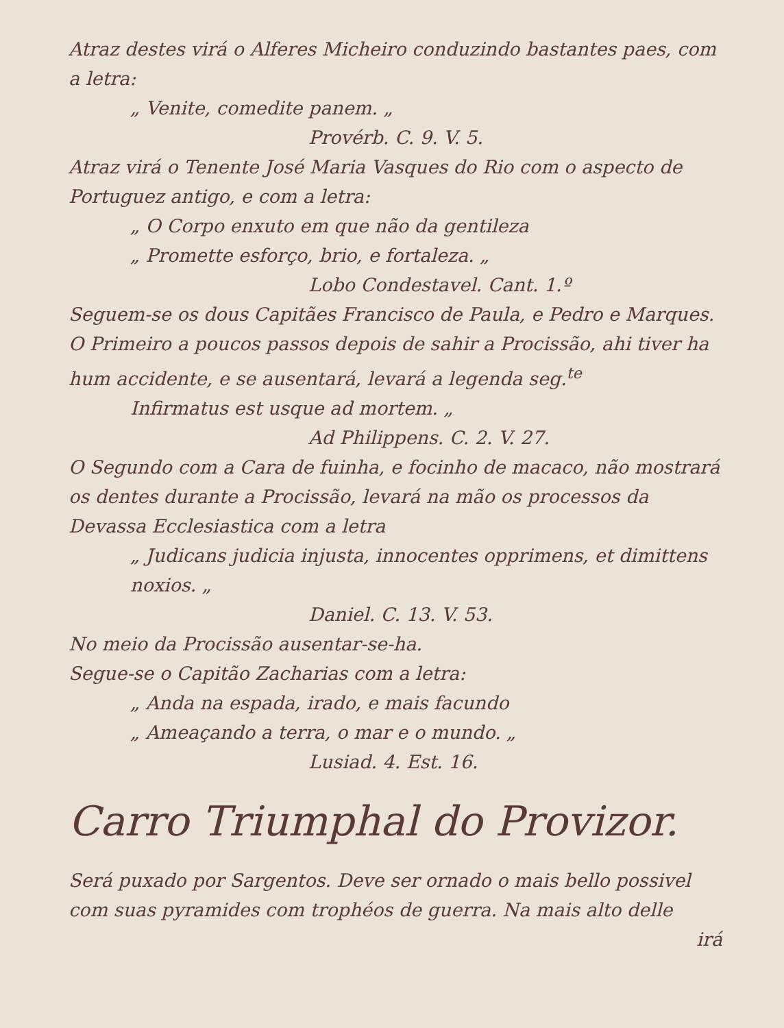Atraz destes virá o Alferes Micheiro conduzindo bastantes paes, com a letra:
„ Venite, comedite panem. „
Provérb. C. 9. V. 5.
Atraz virá o Tenente José Maria Vasques do Rio com o aspecto de Portuguez antigo, e com a letra:
„ O Corpo enxuto em que não da gentileza
„ Promette esforço, brio, e fortaleza. „
Lobo Condestavel. Cant. 1.º
Seguem-se os dous Capitães Francisco de Paula, e Pedro e Marques. O Primeiro a poucos passos depois de sahir a Procissão, ahi tiver ha hum accidente, e se ausentará, levará a legenda seg.<sup>te</sup>
Infirmatus est usque ad mortem. „
Ad Philippens. C. 2. V. 27.
O Segundo com a Cara de fuinha, e focinho de macaco, não mostrará os dentes durante a Procissão, levará na mão os processos da Devassa Ecclesiastica com a letra
„ Judicans judicia injusta, innocentes opprimens, et dimittens noxios. „
Daniel. C. 13. V. 53.
No meio da Procissão ausentar-se-ha.
Segue-se o Capitão Zacharias com a letra:
„ Anda na espada, irado, e mais facundo
„ Ameaçando a terra, o mar e o mundo. „
Lusiad. 4. Est. 16.
Carro Triumphal do Provizor.
Será puxado por Sargentos. Deve ser ornado o mais bello possivel com suas pyramides com trophéos de guerra. Na mais alto delle
irá